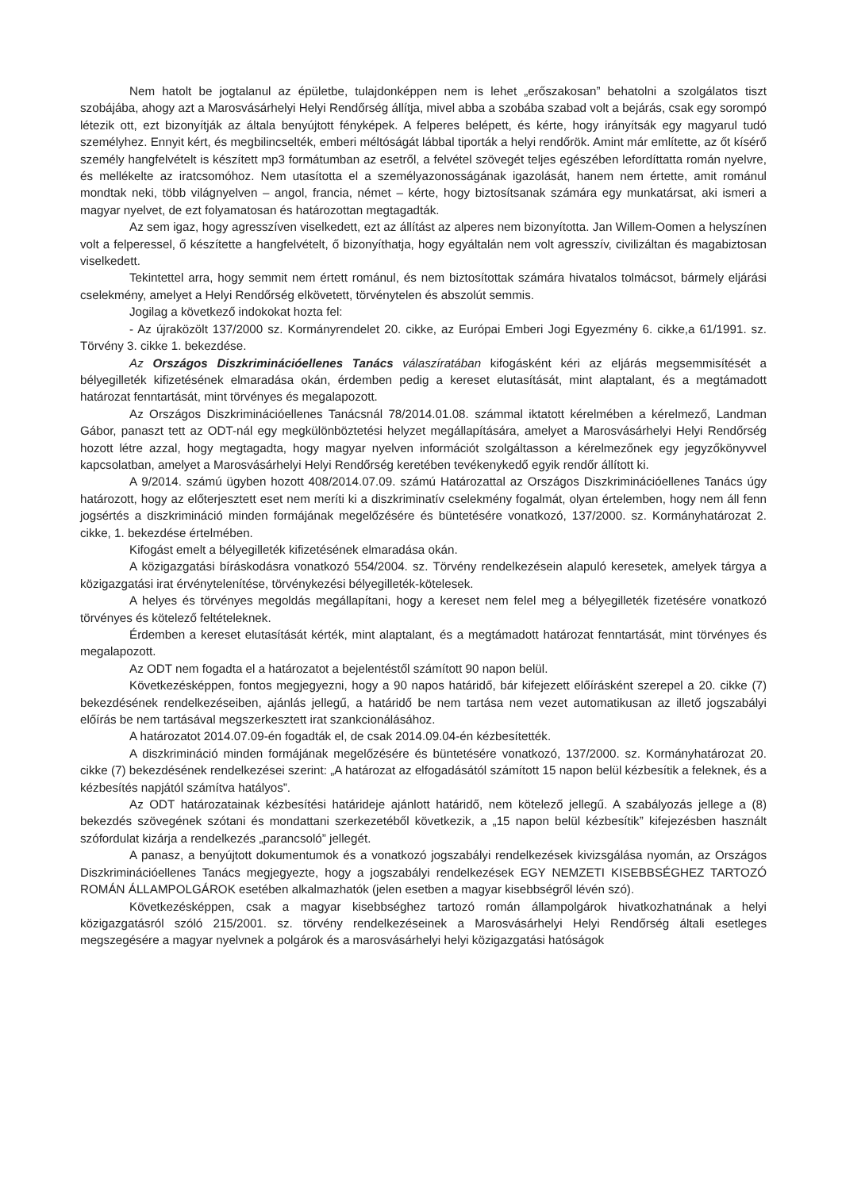Nem hatolt be jogtalanul az épületbe, tulajdonképpen nem is lehet „erőszakosan” behatolni a szolgálatos tiszt szobájába, ahogy azt a Marosvásárhelyi Helyi Rendőrség állítja, mivel abba a szobába szabad volt a bejárás, csak egy sorompó létezik ott, ezt bizonyítják az általa benyújtott fényképek. A felperes belépett, és kérte, hogy irányítsák egy magyarul tudó személyhez. Ennyit kért, és megbilincselték, emberi méltóságát lábbal tiporták a helyi rendőrök. Amint már említette, az őt kísérő személy hangfelvételt is készített mp3 formátumban az esetről, a felvétel szövegét teljes egészében lefordíttatta román nyelvre, és mellékelte az iratcsomóhoz. Nem utasította el a személyazonosságának igazolását, hanem nem értette, amit románul mondtak neki, több világnyelven – angol, francia, német – kérte, hogy biztosítsanak számára egy munkatársat, aki ismeri a magyar nyelvet, de ezt folyamatosan és határozottan megtagadták.
Az sem igaz, hogy agresszíven viselkedett, ezt az állítást az alperes nem bizonyította. Jan Willem-Oomen a helyszínen volt a felperessel, ő készítette a hangfelvételt, ő bizonyíthatja, hogy egyáltalán nem volt agresszív, civilizáltan és magabiztosan viselkedett.
Tekintettel arra, hogy semmit nem értett románul, és nem biztosítottak számára hivatalos tolmácsot, bármely eljárási cselekmény, amelyet a Helyi Rendőrség elkövetett, törvénytelen és abszolút semmis.
Jogilag a következő indokokat hozta fel:
- Az újraközölt 137/2000 sz. Kormányrendelet 20. cikke, az Európai Emberi Jogi Egyezmény 6. cikke,a 61/1991. sz. Törvény 3. cikke 1. bekezdése.
Az Országos Diszkriminációellenes Tanács válaszíratában kifogásként kéri az eljárás megsemmisítését a bélyegilleték kifizetésének elmaradása okán, érdemben pedig a kereset elutasítását, mint alaptalant, és a megtámadott határozat fenntartását, mint törvényes és megalapozott.
Az Országos Diszkriminációellenes Tanácsnál 78/2014.01.08. számmal iktatott kérelmében a kérelmező, Landman Gábor, panaszt tett az ODT-nál egy megkülönböztetési helyzet megállapítására, amelyet a Marosvásárhelyi Helyi Rendőrség hozott létre azzal, hogy megtagadta, hogy magyar nyelven információt szolgáltasson a kérelmezőnek egy jegyzőkönyvvel kapcsolatban, amelyet a Marosvásárhelyi Helyi Rendőrség keretében tevékenykedő egyik rendőr állított ki.
A 9/2014. számú ügyben hozott 408/2014.07.09. számú Határozattal az Országos Diszkriminációellenes Tanács úgy határozott, hogy az előterjesztett eset nem meríti ki a diszkriminatív cselekmény fogalmát, olyan értelemben, hogy nem áll fenn jogsértés a diszkrimináció minden formájának megelőzésére és büntetésére vonatkozó, 137/2000. sz. Kormányhatározat 2. cikke, 1. bekezdése értelmében.
Kifogást emelt a bélyegilleték kifizetésének elmaradása okán.
A közigazgatási bíráskodásra vonatkozó 554/2004. sz. Törvény rendelkezésein alapuló keresetek, amelyek tárgya a közigazgatási irat érvénytelenítése, törvénykezési bélyegilleték-kötelesek.
A helyes és törvényes megoldás megállapítani, hogy a kereset nem felel meg a bélyegilleték fizetésére vonatkozó törvényes és kötelező feltételeknek.
Érdemben a kereset elutasítását kérték, mint alaptalant, és a megtámadott határozat fenntartását, mint törvényes és megalapozott.
Az ODT nem fogadta el a határozatot a bejelentéstől számított 90 napon belül.
Következésképpen, fontos megjegyezni, hogy a 90 napos határidő, bár kifejezett előírásként szerepel a 20. cikke (7) bekezdésének rendelkezéseiben, ajánlás jellegű, a határidő be nem tartása nem vezet automatikusan az illető jogszabályi előírás be nem tartásával megszerkesztett irat szankcionálásához.
A határozatot 2014.07.09-én fogadták el, de csak 2014.09.04-én kézbesítették.
A diszkrimináció minden formájának megelőzésére és büntetésére vonatkozó, 137/2000. sz. Kormányhatározat 20. cikke (7) bekezdésének rendelkezései szerint: „A határozat az elfogadásától számított 15 napon belül kézbesítik a feleknek, és a kézbesítés napjától számítva hatályos”.
Az ODT határozatainak kézbesítési határideje ajánlott határidő, nem kötelező jellegű. A szabályozás jellege a (8) bekezdés szövegének szótani és mondattani szerkezetéből következik, a „15 napon belül kézbesítik” kifejezésben használt szófordulat kizárja a rendelkezés „parancsoló” jellegét.
A panasz, a benyújtott dokumentumok és a vonatkozó jogszabályi rendelkezések kivizsgálása nyomán, az Országos Diszkriminációellenes Tanács megjegyezte, hogy a jogszabályi rendelkezések EGY NEMZETI KISEBBSÉGHEZ TARTOZÓ ROMÁN ÁLLAMPOLGÁROK esetében alkalmazhatók (jelen esetben a magyar kisebbségről lévén szó).
Következésképpen, csak a magyar kisebbséghez tartozó román állampolgárok hivatkozhatnának a helyi közigazgatásról szóló 215/2001. sz. törvény rendelkezéseinek a Marosvásárhelyi Helyi Rendőrség általi esetleges megszegésére a magyar nyelvnek a polgárok és a marosvásárhelyi helyi közigazgatási hatóságok